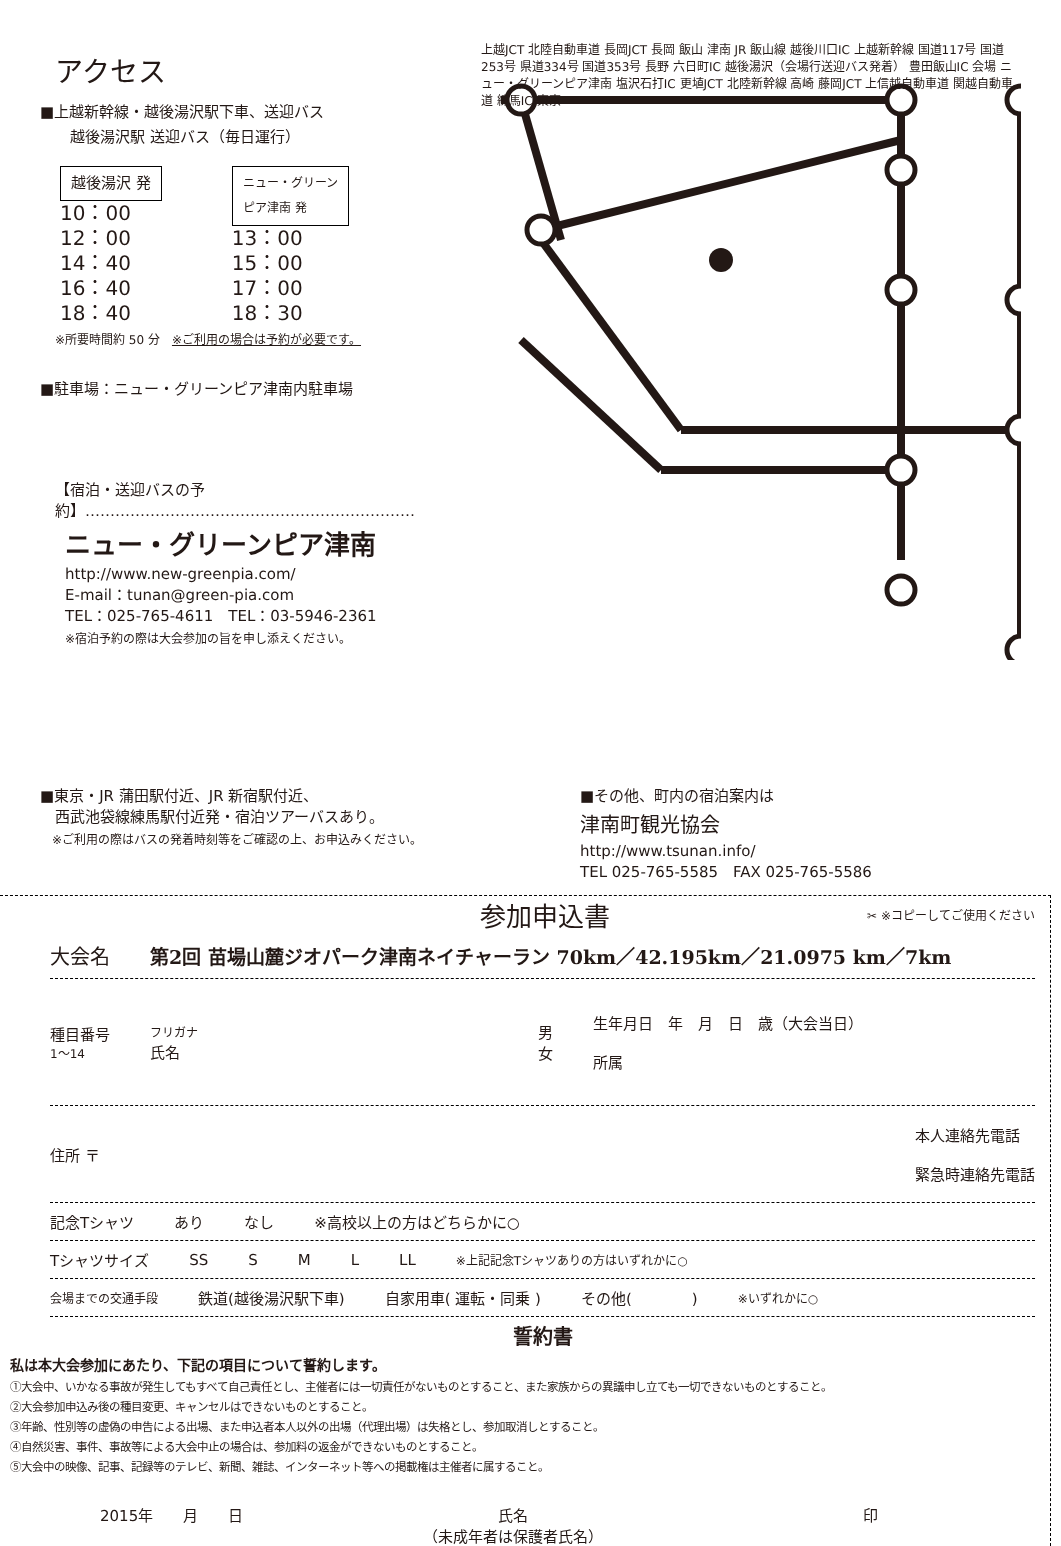アクセス
■上越新幹線・越後湯沢駅下車、送迎バス
越後湯沢駅 送迎バス（毎日運行）
越後湯沢 発
10：00
12：00
14：40
16：40
18：40
ニュー・グリーン
ピア津南 発
13：00
15：00
17：00
18：30
※所要時間約 50 分　※ご利用の場合は予約が必要です。
■駐車場：ニュー・グリーンピア津南内駐車場
【宿泊・送迎バスの予約】…………………………………………………………
ニュー・グリーンピア津南
http://www.new-greenpia.com/
E-mail：tunan@green-pia.com
TEL：025-765-4611　TEL：03-5946-2361
※宿泊予約の際は大会参加の旨を申し添えください。
上越JCT 北陸自動車道 長岡JCT 長岡 飯山 津南 JR 飯山線 越後川口IC 上越新幹線 国道117号 国道253号 県道334号 国道353号 長野 六日町IC 越後湯沢（会場行送迎バス発着） 豊田飯山IC 会場 ニュー・グリーンピア津南 塩沢石打IC 更埴JCT 北陸新幹線 高崎 藤岡JCT 上信越自動車道 関越自動車道 練馬IC 東京
■東京・JR 蒲田駅付近、JR 新宿駅付近、
　西武池袋線練馬駅付近発・宿泊ツアーバスあり。
　※ご利用の際はバスの発着時刻等をご確認の上、お申込みください。
■その他、町内の宿泊案内は
津南町観光協会
http://www.tsunan.info/
TEL 025-765-5585　FAX 025-765-5586
参加申込書 ✂ ※コピーしてご使用ください
大会名 第2回 苗場山麓ジオパーク津南ネイチャーラン 70km／42.195km／21.0975 km／7km
種目番号
1～14 フリガナ
氏名 男
女 生年月日　年　月　日　歳（大会当日）
所属
住所 〒 本人連絡先電話
緊急時連絡先電話
記念Tシャツ あり なし ※高校以上の方はどちらかに○
Tシャツサイズ SS S M L LL ※上記記念Tシャツありの方はいずれかに○
会場までの交通手段 鉄道(越後湯沢駅下車) 自家用車( 運転・同乗 ) その他(　　　　) ※いずれかに○
誓約書
私は本大会参加にあたり、下記の項目について誓約します。
①大会中、いかなる事故が発生してもすべて自己責任とし、主催者には一切責任がないものとすること、また家族からの異議申し立ても一切できないものとすること。
②大会参加申込み後の種目変更、キャンセルはできないものとすること。
③年齢、性別等の虚偽の申告による出場、また申込者本人以外の出場（代理出場）は失格とし、参加取消しとすること。
④自然災害、事件、事故等による大会中止の場合は、参加料の返金ができないものとすること。
⑤大会中の映像、記事、記録等のテレビ、新聞、雑誌、インターネット等への掲載権は主催者に属すること。
2015年　　月　　日 氏名
（未成年者は保護者氏名） 印